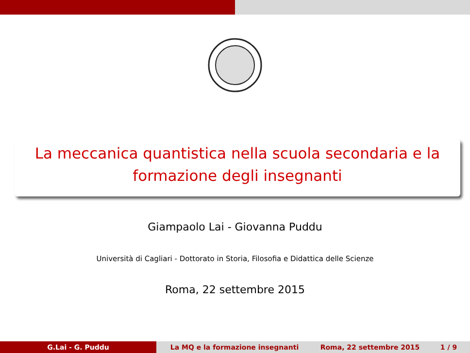La meccanica quantistica nella scuola secondaria e la
formazione degli insegnanti
Giampaolo Lai - Giovanna Puddu
Università di Cagliari - Dottorato in Storia, Filosofia e Didattica delle Scienze
Roma, 22 settembre 2015
G.Lai - G. Puddu La MQ e la formazione insegnanti Roma, 22 settembre 2015 1 / 9